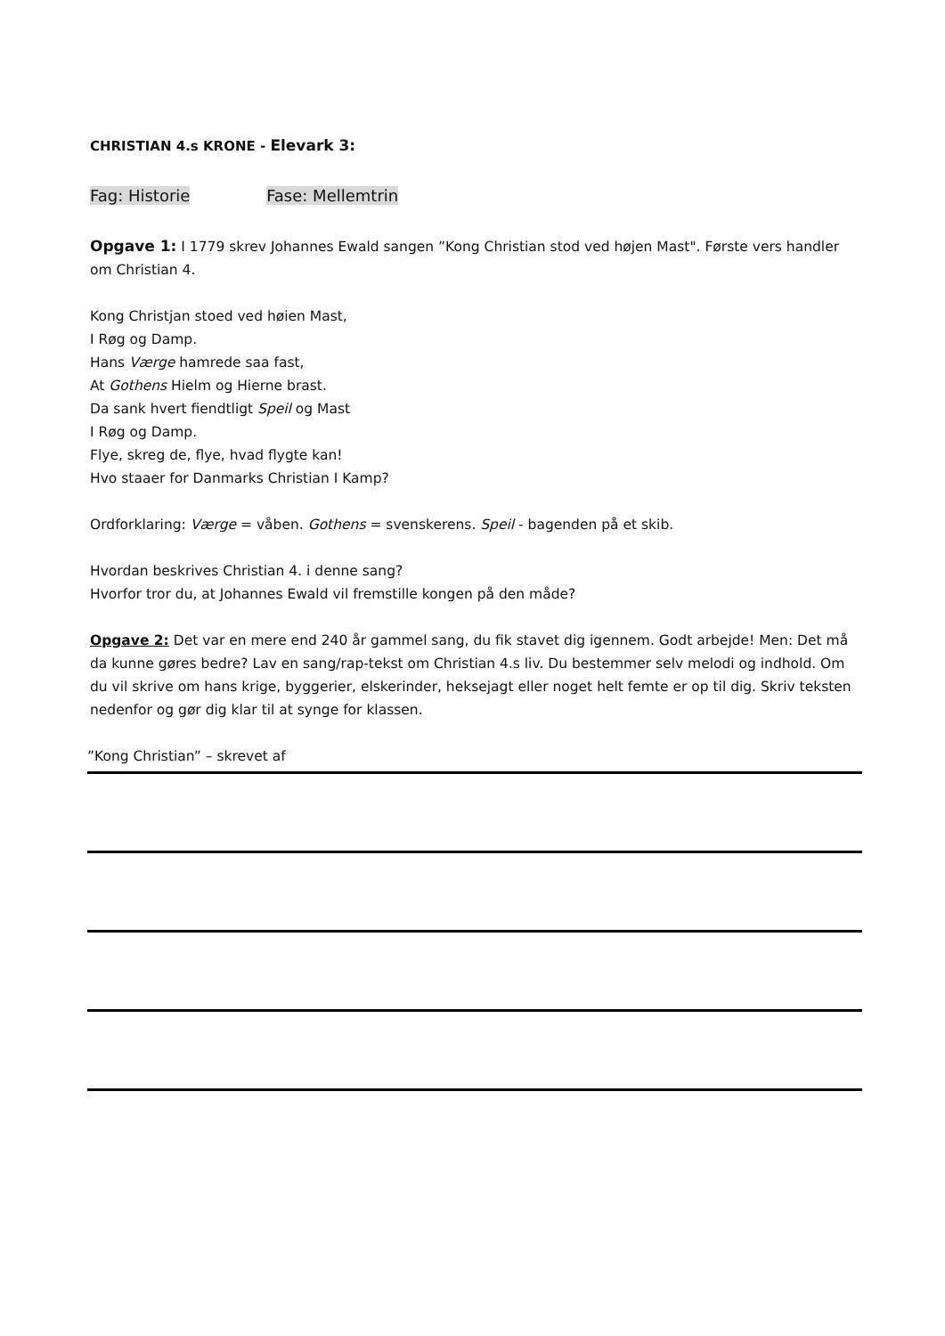CHRISTIAN 4.s KRONE - Elevark 3:
Fag: Historie Fase: Mellemtrin
Opgave 1: I 1779 skrev Johannes Ewald sangen ”Kong Christian stod ved højen Mast". Første vers handler om Christian 4.
Kong Christjan stoed ved høien Mast,
I Røg og Damp.
Hans Værge hamrede saa fast,
At Gothens Hielm og Hierne brast.
Da sank hvert fiendtligt Speil og Mast
I Røg og Damp.
Flye, skreg de, flye, hvad flygte kan!
Hvo staaer for Danmarks Christian I Kamp?
Ordforklaring: Værge = våben. Gothens = svenskerens. Speil - bagenden på et skib.
Hvordan beskrives Christian 4. i denne sang?
Hvorfor tror du, at Johannes Ewald vil fremstille kongen på den måde?
Opgave 2: Det var en mere end 240 år gammel sang, du fik stavet dig igennem. Godt arbejde! Men: Det må da kunne gøres bedre? Lav en sang/rap-tekst om Christian 4.s liv. Du bestemmer selv melodi og indhold. Om du vil skrive om hans krige, byggerier, elskerinder, heksejagt eller noget helt femte er op til dig. Skriv teksten nedenfor og gør dig klar til at synge for klassen.
”Kong Christian” – skrevet af